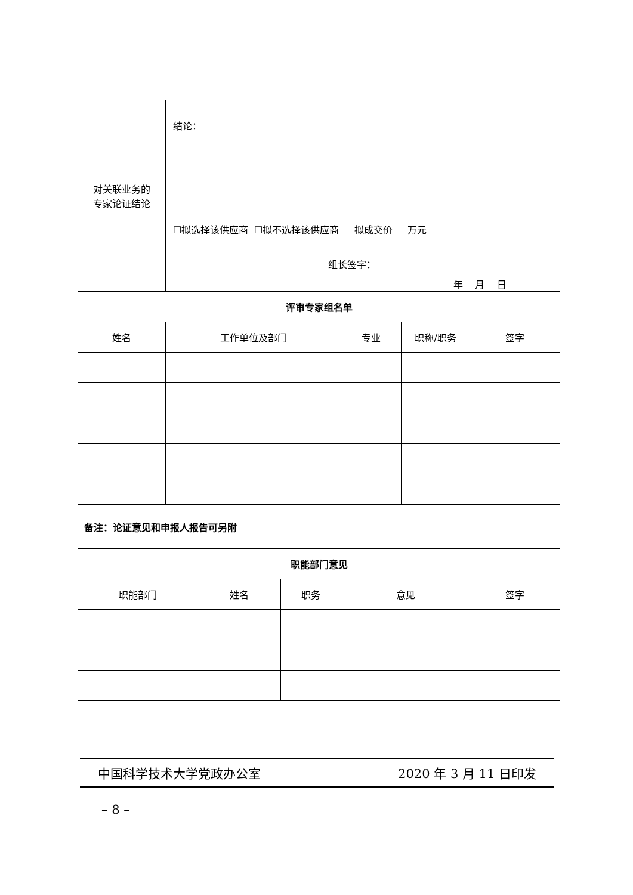| 对关联业务的 专家论证结论 | 结论： ☐拟选择该供应商 ☐拟不选择该供应商 拟成交价 万元 组长签字： 年 月 日 | | | |
| 评审专家组名单 | | | | |
| 姓名 | 工作单位及部门 | 专业 | 职称/职务 | 签字 |
| 备注：论证意见和申报人报告可另附 | | | | |
| 职能部门意见 | | | | |
| 职能部门 | 姓名 | 职务 | 意见 | 签字 |
中国科学技术大学党政办公室 2020 年 3 月 11 日印发
– 8 –